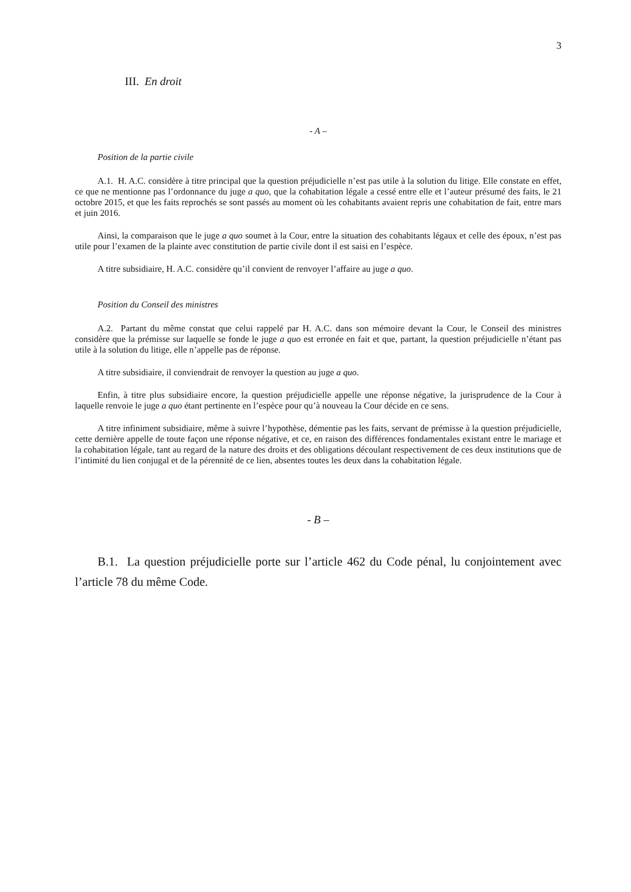3
III. En droit
- A –
Position de la partie civile
A.1. H. A.C. considère à titre principal que la question préjudicielle n’est pas utile à la solution du litige. Elle constate en effet, ce que ne mentionne pas l’ordonnance du juge a quo, que la cohabitation légale a cessé entre elle et l’auteur présumé des faits, le 21 octobre 2015, et que les faits reprochés se sont passés au moment où les cohabitants avaient repris une cohabitation de fait, entre mars et juin 2016.
Ainsi, la comparaison que le juge a quo soumet à la Cour, entre la situation des cohabitants légaux et celle des époux, n’est pas utile pour l’examen de la plainte avec constitution de partie civile dont il est saisi en l’espèce.
A titre subsidiaire, H. A.C. considère qu’il convient de renvoyer l’affaire au juge a quo.
Position du Conseil des ministres
A.2. Partant du même constat que celui rappelé par H. A.C. dans son mémoire devant la Cour, le Conseil des ministres considère que la prémisse sur laquelle se fonde le juge a quo est erronée en fait et que, partant, la question préjudicielle n’étant pas utile à la solution du litige, elle n’appelle pas de réponse.
A titre subsidiaire, il conviendrait de renvoyer la question au juge a quo.
Enfin, à titre plus subsidiaire encore, la question préjudicielle appelle une réponse négative, la jurisprudence de la Cour à laquelle renvoie le juge a quo étant pertinente en l’espèce pour qu’à nouveau la Cour décide en ce sens.
A titre infiniment subsidiaire, même à suivre l’hypothèse, démentie pas les faits, servant de prémisse à la question préjudicielle, cette dernière appelle de toute façon une réponse négative, et ce, en raison des différences fondamentales existant entre le mariage et la cohabitation légale, tant au regard de la nature des droits et des obligations découlant respectivement de ces deux institutions que de l’intimité du lien conjugal et de la pérennité de ce lien, absentes toutes les deux dans la cohabitation légale.
- B –
B.1. La question préjudicielle porte sur l’article 462 du Code pénal, lu conjointement avec l’article 78 du même Code.